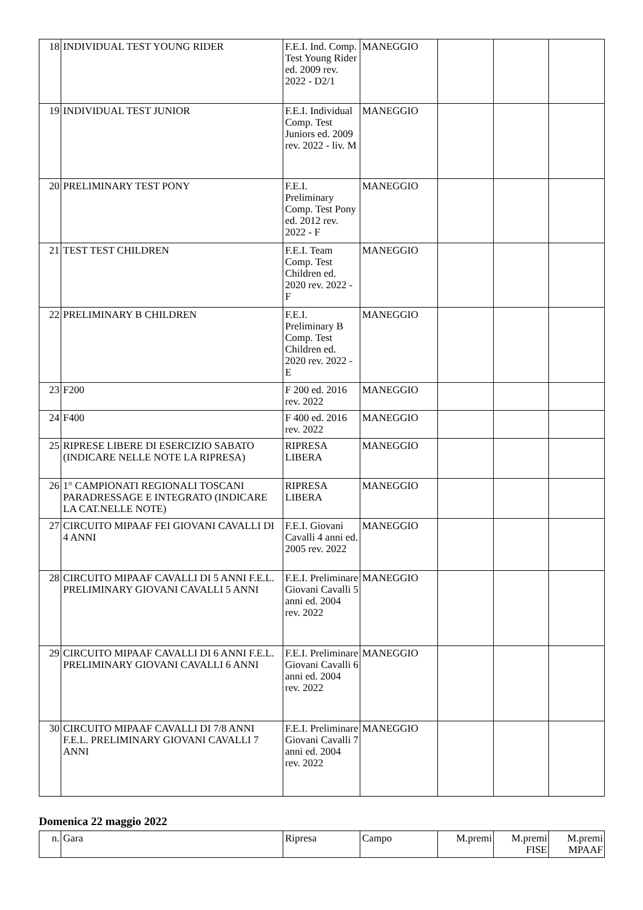| 18 | INDIVIDUAL TEST YOUNG RIDER | F.E.I. Ind. Comp. Test Young Rider ed. 2009 rev. 2022 - D2/1 | MANEGGIO | | | |
| 19 | INDIVIDUAL TEST JUNIOR | F.E.I. Individual Comp. Test Juniors ed. 2009 rev. 2022 - liv. M | MANEGGIO | | | |
| 20 | PRELIMINARY TEST PONY | F.E.I. Preliminary Comp. Test Pony ed. 2012 rev. 2022 - F | MANEGGIO | | | |
| 21 | TEST TEST CHILDREN | F.E.I. Team Comp. Test Children ed. 2020 rev. 2022 - F | MANEGGIO | | | |
| 22 | PRELIMINARY B CHILDREN | F.E.I. Preliminary B Comp. Test Children ed. 2020 rev. 2022 - E | MANEGGIO | | | |
| 23 | F200 | F 200 ed. 2016 rev. 2022 | MANEGGIO | | | |
| 24 | F400 | F 400 ed. 2016 rev. 2022 | MANEGGIO | | | |
| 25 | RIPRESE LIBERE DI ESERCIZIO SABATO (INDICARE NELLE NOTE LA RIPRESA) | RIPRESA LIBERA | MANEGGIO | | | |
| 26 | 1° CAMPIONATI REGIONALI TOSCANI PARADRESSAGE E INTEGRATO (INDICARE LA CAT.NELLE NOTE) | RIPRESA LIBERA | MANEGGIO | | | |
| 27 | CIRCUITO MIPAAF FEI GIOVANI CAVALLI DI 4 ANNI | F.E.I. Giovani Cavalli 4 anni ed. 2005 rev. 2022 | MANEGGIO | | | |
| 28 | CIRCUITO MIPAAF CAVALLI DI 5 ANNI F.E.L. PRELIMINARY GIOVANI CAVALLI 5 ANNI | F.E.I. Preliminare Giovani Cavalli 5 anni ed. 2004 rev. 2022 | MANEGGIO | | | |
| 29 | CIRCUITO MIPAAF CAVALLI DI 6 ANNI F.E.L. PRELIMINARY GIOVANI CAVALLI 6 ANNI | F.E.I. Preliminare Giovani Cavalli 6 anni ed. 2004 rev. 2022 | MANEGGIO | | | |
| 30 | CIRCUITO MIPAAF CAVALLI DI 7/8 ANNI F.E.L. PRELIMINARY GIOVANI CAVALLI 7 ANNI | F.E.I. Preliminare Giovani Cavalli 7 anni ed. 2004 rev. 2022 | MANEGGIO | | | |
Domenica 22 maggio 2022
| n. | Gara | Ripresa | Campo | M.premi | M.premi FISE | M.premi MPAAF |
| --- | --- | --- | --- | --- | --- | --- |